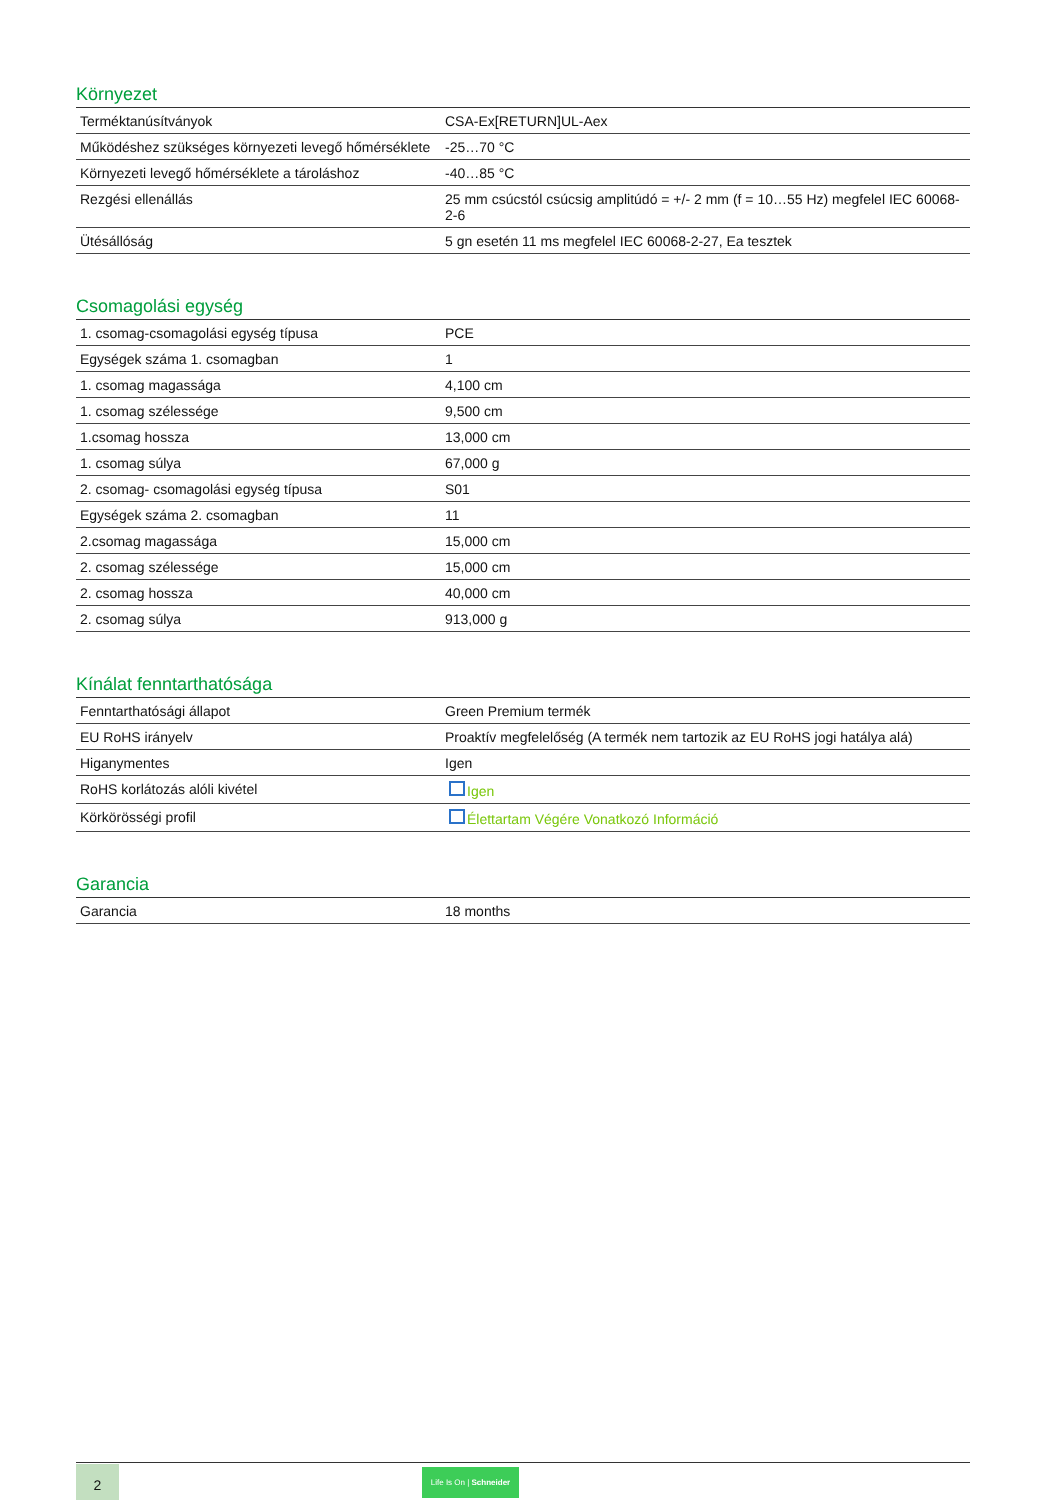Környezet
| Terméktanúsítványok | CSA-Ex[RETURN]UL-Aex |
| Működéshez szükséges környezeti levegő hőmérséklete | -25…70 °C |
| Környezeti levegő hőmérséklete a tároláshoz | -40…85 °C |
| Rezgési ellenállás | 25 mm csúcstól csúcsig amplitúdó = +/- 2 mm (f = 10…55 Hz) megfelel IEC 60068-2-6 |
| Ütésállóság | 5 gn esetén 11 ms megfelel IEC 60068-2-27, Ea tesztek |
Csomagolási egység
| 1. csomag-csomagolási egység típusa | PCE |
| Egységek száma 1. csomagban | 1 |
| 1. csomag magassága | 4,100 cm |
| 1. csomag szélessége | 9,500 cm |
| 1.csomag hossza | 13,000 cm |
| 1. csomag súlya | 67,000 g |
| 2. csomag- csomagolási egység típusa | S01 |
| Egységek száma 2. csomagban | 11 |
| 2.csomag magassága | 15,000 cm |
| 2. csomag szélessége | 15,000 cm |
| 2. csomag hossza | 40,000 cm |
| 2. csomag súlya | 913,000 g |
Kínálat fenntarthatósága
| Fenntarthatósági állapot | Green Premium termék |
| EU RoHS irányelv | Proaktív megfelelőség (A termék nem tartozik az EU RoHS jogi hatálya alá) |
| Higanymentes | Igen |
| RoHS korlátozás alóli kivétel | Igen |
| Körkörösségi profil | Élettartam Végére Vonatkozó Információ |
Garancia
| Garancia | 18 months |
2
Life Is On | Schneider